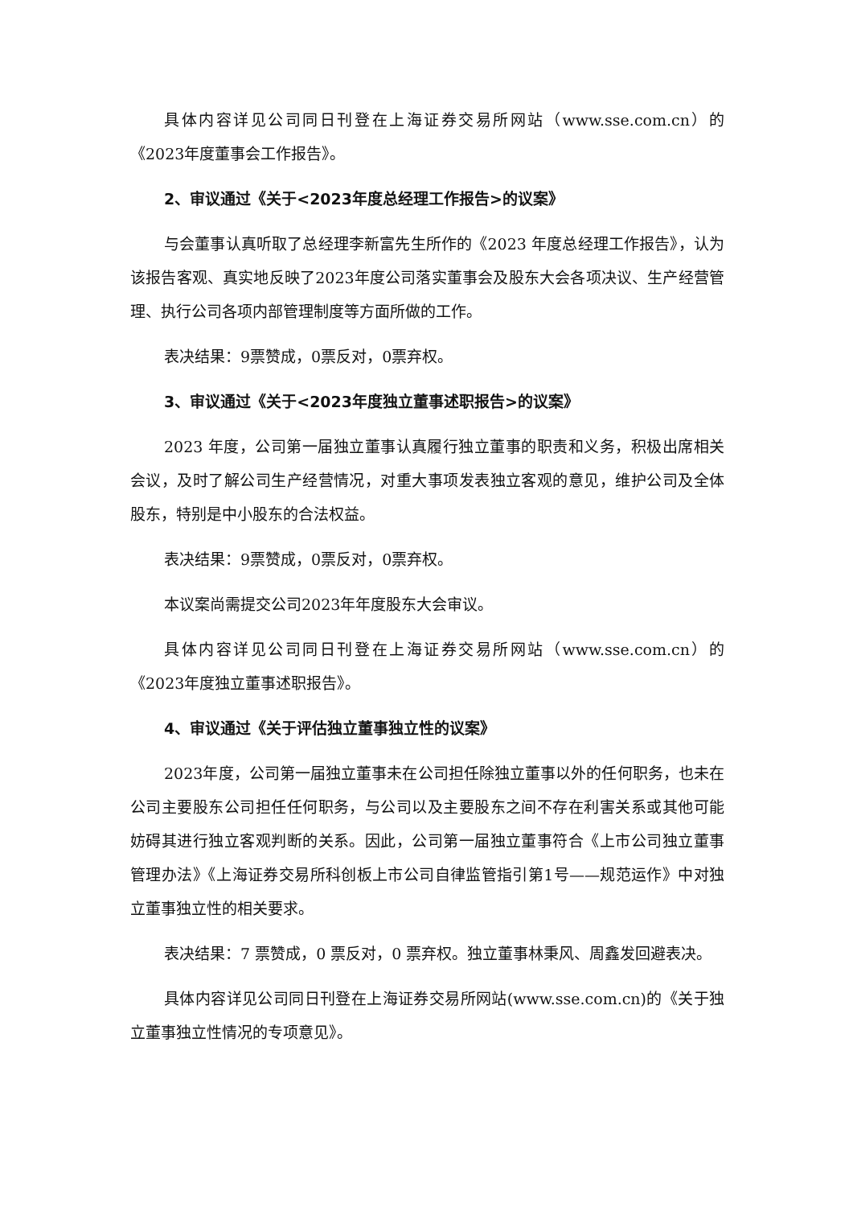具体内容详见公司同日刊登在上海证券交易所网站（www.sse.com.cn）的《2023年度董事会工作报告》。
2、审议通过《关于<2023年度总经理工作报告>的议案》
与会董事认真听取了总经理李新富先生所作的《2023 年度总经理工作报告》，认为该报告客观、真实地反映了2023年度公司落实董事会及股东大会各项决议、生产经营管理、执行公司各项内部管理制度等方面所做的工作。
表决结果：9票赞成，0票反对，0票弃权。
3、审议通过《关于<2023年度独立董事述职报告>的议案》
2023 年度，公司第一届独立董事认真履行独立董事的职责和义务，积极出席相关会议，及时了解公司生产经营情况，对重大事项发表独立客观的意见，维护公司及全体股东，特别是中小股东的合法权益。
表决结果：9票赞成，0票反对，0票弃权。
本议案尚需提交公司2023年年度股东大会审议。
具体内容详见公司同日刊登在上海证券交易所网站（www.sse.com.cn）的《2023年度独立董事述职报告》。
4、审议通过《关于评估独立董事独立性的议案》
2023年度，公司第一届独立董事未在公司担任除独立董事以外的任何职务，也未在公司主要股东公司担任任何职务，与公司以及主要股东之间不存在利害关系或其他可能妨碍其进行独立客观判断的关系。因此，公司第一届独立董事符合《上市公司独立董事管理办法》《上海证券交易所科创板上市公司自律监管指引第1号——规范运作》中对独立董事独立性的相关要求。
表决结果：7 票赞成，0 票反对，0 票弃权。独立董事林秉风、周鑫发回避表决。
具体内容详见公司同日刊登在上海证券交易所网站(www.sse.com.cn)的《关于独立董事独立性情况的专项意见》。